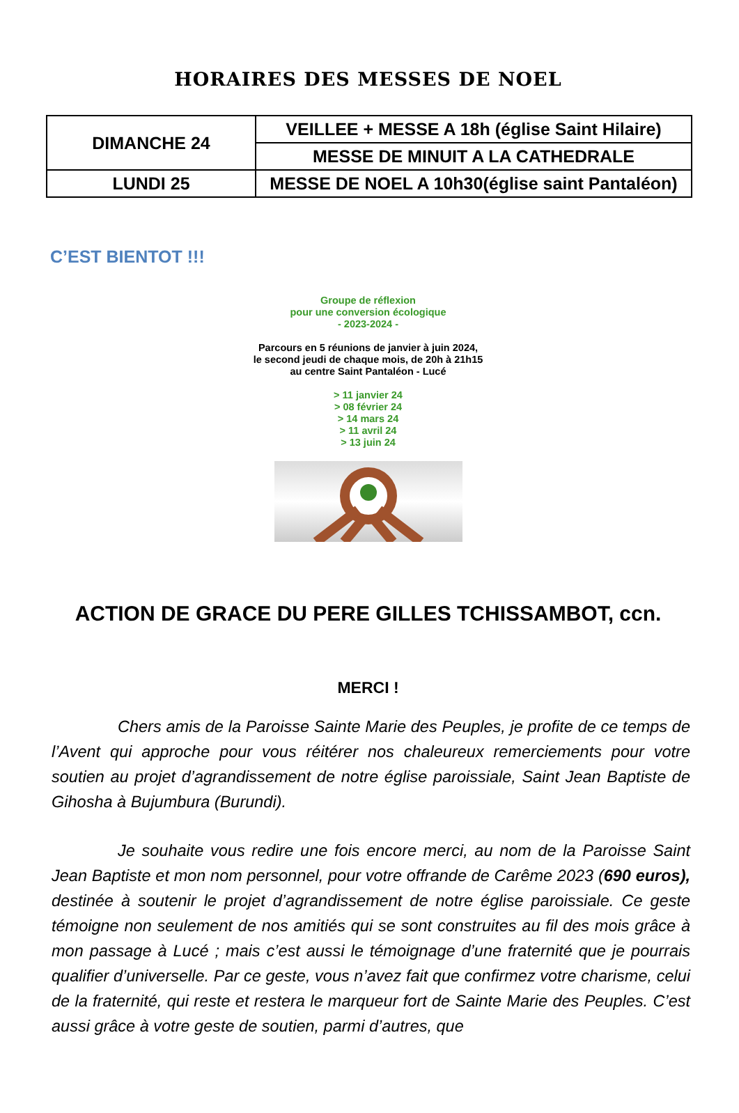HORAIRES DES MESSES DE NOEL
| DIMANCHE 24 | VEILLEE + MESSE A 18h (église Saint Hilaire) |
| | MESSE DE MINUIT A LA CATHEDRALE |
| LUNDI 25 | MESSE DE NOEL A 10h30(église saint Pantaléon) |
C’EST BIENTOT !!!
Groupe de réflexion
pour une conversion écologique
- 2023-2024 -
Parcours en 5 réunions de janvier à juin 2024,
le second jeudi de chaque mois, de 20h à 21h15
au centre Saint Pantaléon - Lucé
> 11 janvier 24
> 08 février 24
> 14 mars 24
> 11 avril 24
> 13 juin 24
ACTION DE GRACE DU PERE GILLES TCHISSAMBOT, ccn.
MERCI !
Chers amis de la Paroisse Sainte Marie des Peuples, je profite de ce temps de l’Avent qui approche pour vous réitérer nos chaleureux remerciements pour votre soutien au projet d’agrandissement de notre église paroissiale, Saint Jean Baptiste de Gihosha à Bujumbura (Burundi).
Je souhaite vous redire une fois encore merci, au nom de la Paroisse Saint Jean Baptiste et mon nom personnel, pour votre offrande de Carême 2023 (690 euros), destinée à soutenir le projet d’agrandissement de notre église paroissiale. Ce geste témoigne non seulement de nos amitiés qui se sont construites au fil des mois grâce à mon passage à Lucé ; mais c’est aussi le témoignage d’une fraternité que je pourrais qualifier d’universelle. Par ce geste, vous n’avez fait que confirmez votre charisme, celui de la fraternité, qui reste et restera le marqueur fort de Sainte Marie des Peuples. C’est aussi grâce à votre geste de soutien, parmi d’autres, que